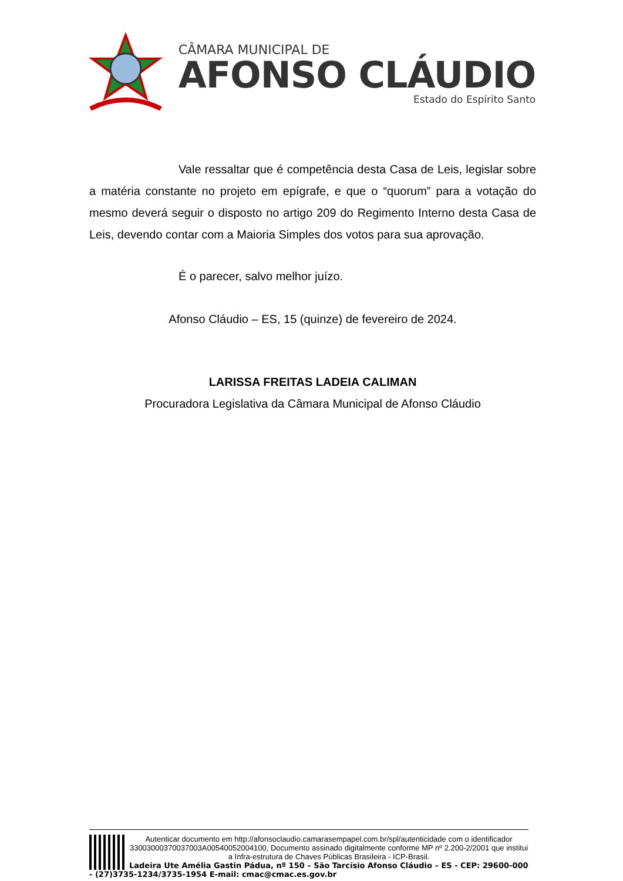CÂMARA MUNICIPAL DE
AFONSO CLÁUDIO
Estado do Espírito Santo
Vale ressaltar que é competência desta Casa de Leis, legislar sobre a matéria constante no projeto em epígrafe, e que o “quorum” para a votação do mesmo deverá seguir o disposto no artigo 209 do Regimento Interno desta Casa de Leis, devendo contar com a Maioria Simples dos votos para sua aprovação.
É o parecer, salvo melhor juízo.
Afonso Cláudio – ES, 15 (quinze) de fevereiro de 2024.
LARISSA FREITAS LADEIA CALIMAN
Procuradora Legislativa da Câmara Municipal de Afonso Cláudio
Autenticar documento em http://afonsoclaudio.camarasempapel.com.br/spl/autenticidade com o identificador 3300300037003700​3A00540052004100, Documento assinado digitalmente conforme MP nº 2.200-2/2001 que institui a Infra-estrutura de Chaves Públicas Brasileira - ICP-Brasil.
Ladeira Ute Amélia Gastin Pádua, nº 150 – São Tarcísio Afonso Cláudio – ES - CEP: 29600-000 - (27)3735-1234/3735-1954 E-mail: cmac@cmac.es.gov.br